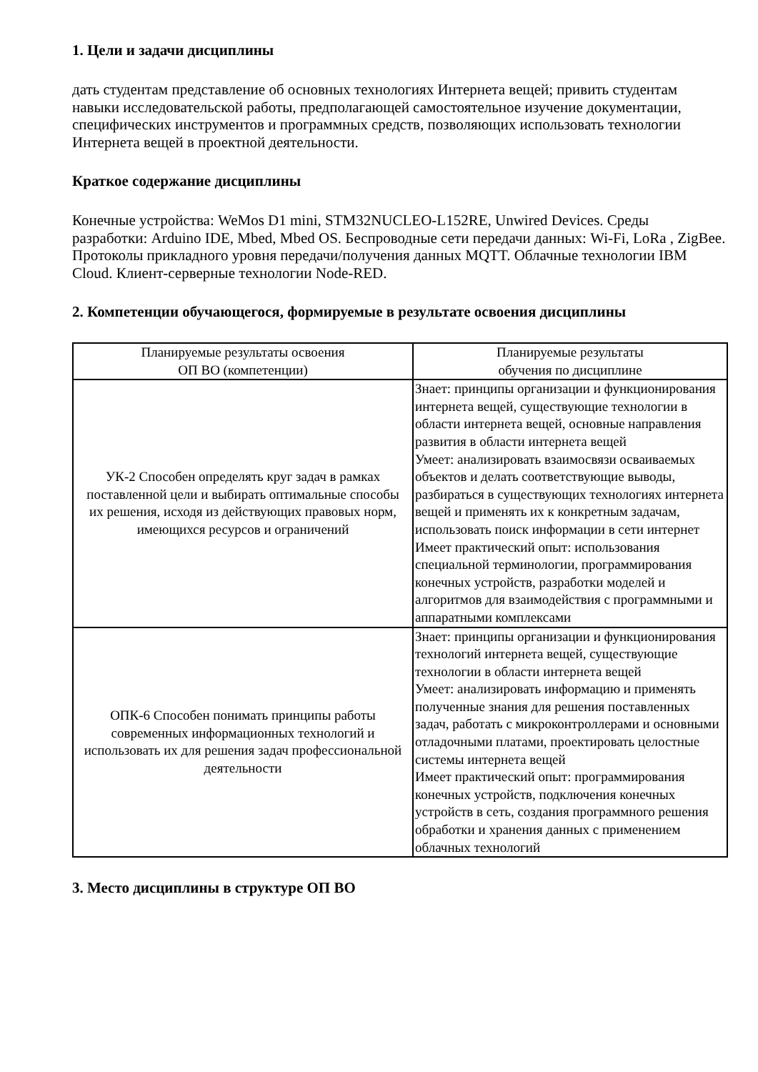1. Цели и задачи дисциплины
дать студентам представление об основных технологиях Интернета вещей; привить студентам навыки исследовательской работы, предполагающей самостоятельное изучение документации, специфических инструментов и программных средств, позволяющих использовать технологии Интернета вещей в проектной деятельности.
Краткое содержание дисциплины
Конечные устройства: WeMos D1 mini, STM32NUCLEO-L152RE, Unwired Devices. Среды разработки: Arduino IDE, Mbed, Mbed OS. Беспроводные сети передачи данных: Wi-Fi, LoRa , ZigBee. Протоколы прикладного уровня передачи/получения данных MQTT. Облачные технологии IBM Cloud. Клиент-серверные технологии Node-RED.
2. Компетенции обучающегося, формируемые в результате освоения дисциплины
| Планируемые результаты освоения ОП ВО (компетенции) | Планируемые результаты обучения по дисциплине |
| --- | --- |
| УК-2 Способен определять круг задач в рамках поставленной цели и выбирать оптимальные способы их решения, исходя из действующих правовых норм, имеющихся ресурсов и ограничений | Знает: принципы организации и функционирования интернета вещей, существующие технологии в области интернета вещей, основные направления развития в области интернета вещей Умеет: анализировать взаимосвязи осваиваемых объектов и делать соответствующие выводы, разбираться в существующих технологиях интернета вещей и применять их к конкретным задачам, использовать поиск информации в сети интернет Имеет практический опыт: использования специальной терминологии, программирования конечных устройств, разработки моделей и алгоритмов для взаимодействия с программными и аппаратными комплексами |
| ОПК-6 Способен понимать принципы работы современных информационных технологий и использовать их для решения задач профессиональной деятельности | Знает: принципы организации и функционирования технологий интернета вещей, существующие технологии в области интернета вещей Умеет: анализировать информацию и применять полученные знания для решения поставленных задач, работать с микроконтроллерами и основными отладочными платами, проектировать целостные системы интернета вещей Имеет практический опыт: программирования конечных устройств, подключения конечных устройств в сеть, создания программного решения обработки и хранения данных с применением облачных технологий |
3. Место дисциплины в структуре ОП ВО